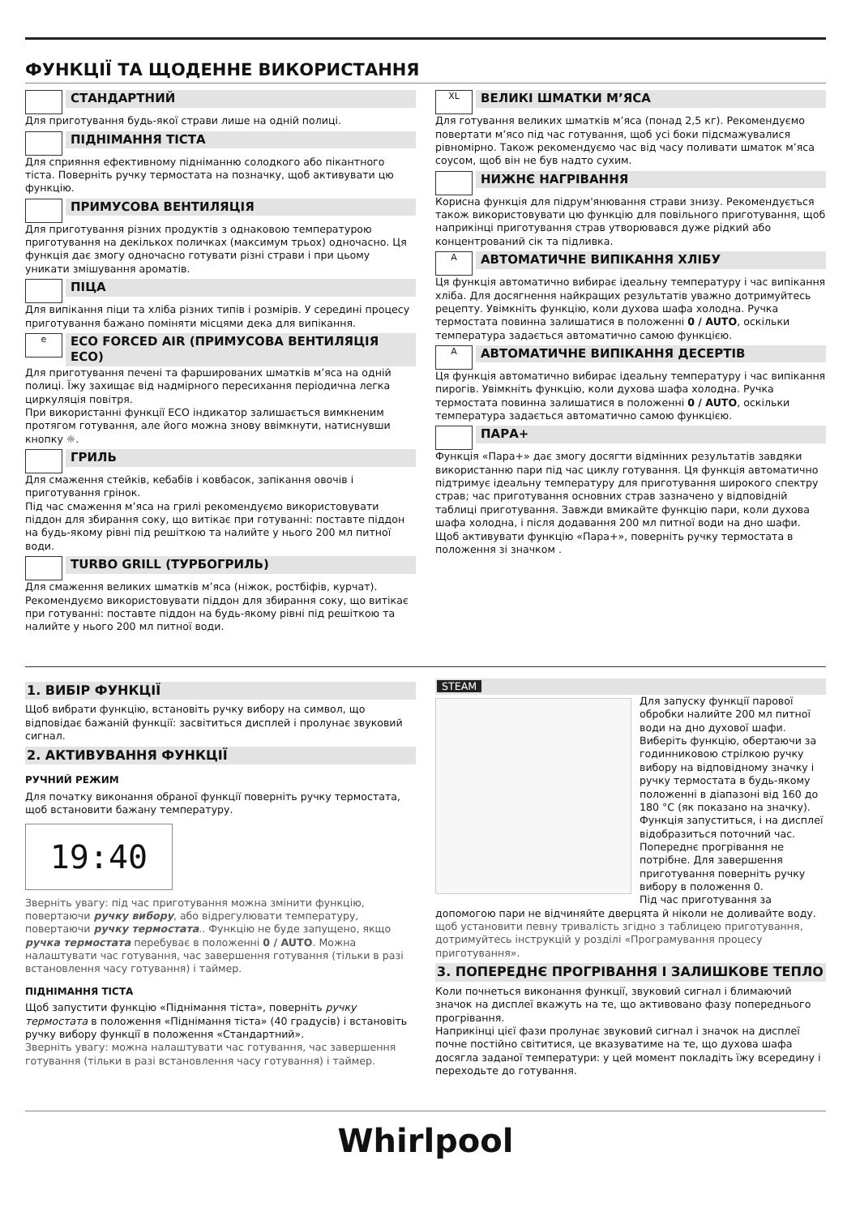ФУНКЦІЇ ТА ЩОДЕННЕ ВИКОРИСТАННЯ
СТАНДАРТНИЙ
Для приготування будь-якої страви лише на одній полиці.
ПІДНІМАННЯ ТІСТА
Для сприяння ефективному підніманню солодкого або пікантного тіста. Поверніть ручку термостата на позначку, щоб активувати цю функцію.
ПРИМУСОВА ВЕНТИЛЯЦІЯ
Для приготування різних продуктів з однаковою температурою приготування на декількох поличках (максимум трьох) одночасно. Ця функція дає змогу одночасно готувати різні страви і при цьому уникати змішування ароматів.
ПІЦА
Для випікання піци та хліба різних типів і розмірів. У середині процесу приготування бажано поміняти місцями дека для випікання.
e
ECO FORCED AIR (ПРИМУСОВА ВЕНТИЛЯЦІЯ ECO)
Для приготування печені та фаршированих шматків м’яса на одній полиці. Їжу захищає від надмірного пересихання періодична легка циркуляція повітря.
При використанні функції ECO індикатор залишається вимкненим протягом готування, але його можна знову ввімкнути, натиснувши кнопку ☼.
ГРИЛЬ
Для смаження стейків, кебабів і ковбасок, запікання овочів і приготування грінок.
Під час смаження м’яса на грилі рекомендуємо використовувати піддон для збирання соку, що витікає при готуванні: поставте піддон на будь-якому рівні під решіткою та налийте у нього 200 мл питної води.
TURBO GRILL (ТУРБОГРИЛЬ)
Для смаження великих шматків м’яса (ніжок, ростбіфів, курчат). Рекомендуємо використовувати піддон для збирання соку, що витікає при готуванні: поставте піддон на будь-якому рівні під решіткою та налийте у нього 200 мл питної води.
XL
ВЕЛИКІ ШМАТКИ М’ЯСА
Для готування великих шматків м’яса (понад 2,5 кг). Рекомендуємо повертати м’ясо під час готування, щоб усі боки підсмажувалися рівномірно. Також рекомендуємо час від часу поливати шматок м’яса соусом, щоб він не був надто сухим.
НИЖНЄ НАГРІВАННЯ
Корисна функція для підрум'янювання страви знизу. Рекомендується також використовувати цю функцію для повільного приготування, щоб наприкінці приготування страв утворювався дуже рідкий або концентрований сік та підливка.
A
АВТОМАТИЧНЕ ВИПІКАННЯ ХЛІБУ
Ця функція автоматично вибирає ідеальну температуру і час випікання хліба. Для досягнення найкращих результатів уважно дотримуйтесь рецепту. Увімкніть функцію, коли духова шафа холодна. Ручка термостата повинна залишатися в положенні 0 / AUTO, оскільки температура задається автоматично самою функцією.
A
АВТОМАТИЧНЕ ВИПІКАННЯ ДЕСЕРТІВ
Ця функція автоматично вибирає ідеальну температуру і час випікання пирогів. Увімкніть функцію, коли духова шафа холодна. Ручка термостата повинна залишатися в положенні 0 / AUTO, оскільки температура задається автоматично самою функцією.
ПАРА+
Функція «Пара+» дає змогу досягти відмінних результатів завдяки використанню пари під час циклу готування. Ця функція автоматично підтримує ідеальну температуру для приготування широкого спектру страв; час приготування основних страв зазначено у відповідній таблиці приготування. Завжди вмикайте функцію пари, коли духова шафа холодна, і після додавання 200 мл питної води на дно шафи.
Щоб активувати функцію «Пара+», поверніть ручку термостата в положення зі значком .
1. ВИБІР ФУНКЦІЇ
Щоб вибрати функцію, встановіть ручку вибору на символ, що відповідає бажаній функції: засвітиться дисплей і пролунає звуковий сигнал.
2. АКТИВУВАННЯ ФУНКЦІЇ
РУЧНИЙ РЕЖИМ
Для початку виконання обраної функції поверніть ручку термостата, щоб встановити бажану температуру.
19:40
Зверніть увагу: під час приготування можна змінити функцію, повертаючи ручку вибору, або відрегулювати температуру, повертаючи ручку термостата.. Функцію не буде запущено, якщо ручка термостата перебуває в положенні 0 / AUTO. Можна налаштувати час готування, час завершення готування (тільки в разі встановлення часу готування) і таймер.
ПІДНІМАННЯ ТІСТА
Щоб запустити функцію «Піднімання тіста», поверніть ручку термостата в положення «Піднімання тіста» (40 градусів) і встановіть ручку вибору функції в положення «Стандартний».
Зверніть увагу: можна налаштувати час готування, час завершення готування (тільки в разі встановлення часу готування) і таймер.
STEAM
Для запуску функції парової обробки налийте 200 мл питної води на дно духової шафи. Виберіть функцію, обертаючи за годинниковою стрілкою ручку вибору на відповідному значку і ручку термостата в будь-якому положенні в діапазоні від 160 до 180 °C (як показано на значку). Функція запуститься, і на дисплеї відобразиться поточний час. Попереднє прогрівання не потрібне. Для завершення приготування поверніть ручку вибору в положення 0.
Під час приготування за допомогою пари не відчиняйте дверцята й ніколи не доливайте воду.
щоб установити певну тривалість згідно з таблицею приготування, дотримуйтесь інструкцій у розділі «Програмування процесу приготування».
3. ПОПЕРЕДНЄ ПРОГРІВАННЯ І ЗАЛИШКОВЕ ТЕПЛО
Коли почнеться виконання функції, звуковий сигнал і блимаючий значок на дисплеї вкажуть на те, що активовано фазу попереднього прогрівання.
Наприкінці цієї фази пролунає звуковий сигнал і значок на дисплеї почне постійно світитися, це вказуватиме на те, що духова шафа досягла заданої температури: у цей момент покладіть їжу всередину і переходьте до готування.
Whirlpool